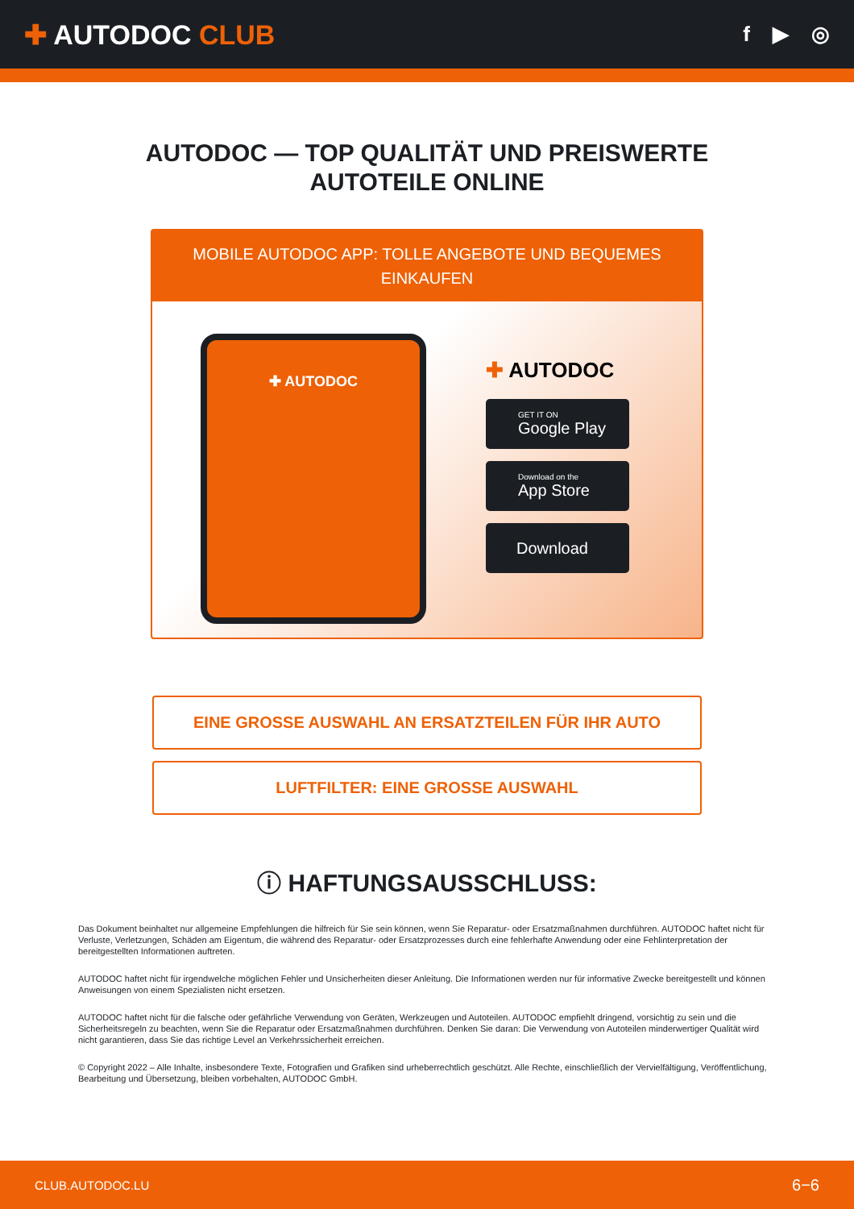✚ AUTODOC CLUB
f ▶ ◎
AUTODOC — TOP QUALITÄT UND PREISWERTE
AUTOTEILE ONLINE
MOBILE AUTODOC APP: TOLLE ANGEBOTE UND BEQUEMES EINKAUFEN
✚ AUTODOC
✚ AUTODOC
GET IT ON
Google Play
Download on the
App Store
Download
EINE GROSSE AUSWAHL AN ERSATZTEILEN FÜR IHR AUTO
LUFTFILTER: EINE GROSSE AUSWAHL
ⓘ HAFTUNGSAUSSCHLUSS:
Das Dokument beinhaltet nur allgemeine Empfehlungen die hilfreich für Sie sein können, wenn Sie Reparatur- oder Ersatzmaßnahmen durchführen. AUTODOC haftet nicht für Verluste, Verletzungen, Schäden am Eigentum, die während des Reparatur- oder Ersatzprozesses durch eine fehlerhafte Anwendung oder eine Fehlinterpretation der bereitgestellten Informationen auftreten.
AUTODOC haftet nicht für irgendwelche möglichen Fehler und Unsicherheiten dieser Anleitung. Die Informationen werden nur für informative Zwecke bereitgestellt und können Anweisungen von einem Spezialisten nicht ersetzen.
AUTODOC haftet nicht für die falsche oder gefährliche Verwendung von Geräten, Werkzeugen und Autoteilen. AUTODOC empfiehlt dringend, vorsichtig zu sein und die Sicherheitsregeln zu beachten, wenn Sie die Reparatur oder Ersatzmaßnahmen durchführen. Denken Sie daran: Die Verwendung von Autoteilen minderwertiger Qualität wird nicht garantieren, dass Sie das richtige Level an Verkehrssicherheit erreichen.
© Copyright 2022 – Alle Inhalte, insbesondere Texte, Fotografien und Grafiken sind urheberrechtlich geschützt. Alle Rechte, einschließlich der Vervielfältigung, Veröffentlichung, Bearbeitung und Übersetzung, bleiben vorbehalten, AUTODOC GmbH.
CLUB.AUTODOC.LU 6−6